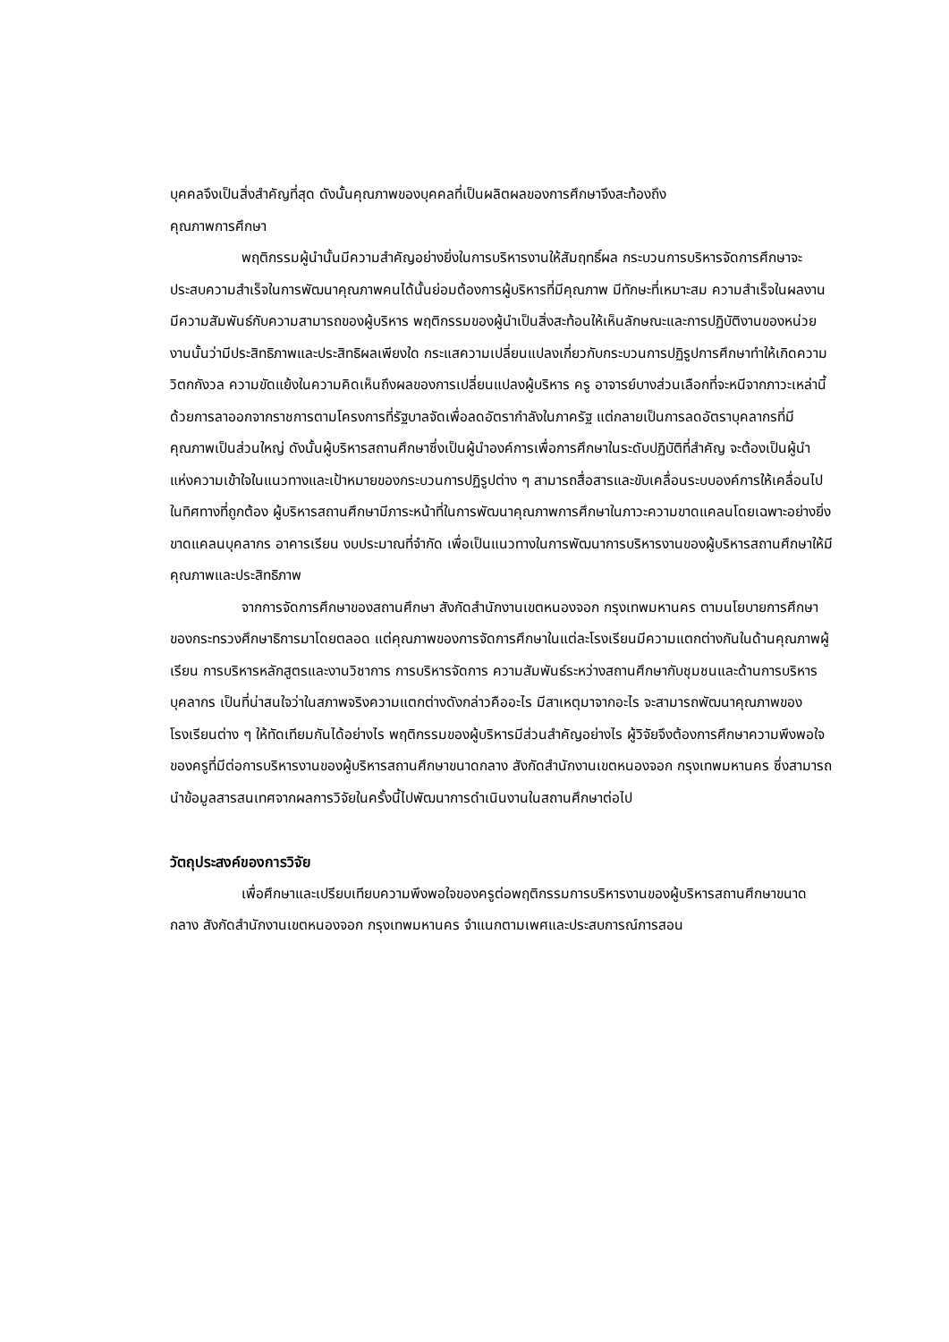บุคคลจึงเป็นสิ่งสำคัญที่สุด ดังนั้นคุณภาพของบุคคลที่เป็นผลิตผลของการศึกษาจึงสะท้องถึง
คุณภาพการศึกษา
พฤติกรรมผู้นำนั้นมีความสำคัญอย่างยิ่งในการบริหารงานให้สัมฤทธิ์ผล กระบวนการบริหารจัดการศึกษาจะประสบความสำเร็จในการพัฒนาคุณภาพคนได้นั้นย่อมต้องการผู้บริหารที่มีคุณภาพ มีทักษะที่เหมาะสม ความสำเร็จในผลงานมีความสัมพันธ์กับความสามารถของผู้บริหาร พฤติกรรมของผู้นำเป็นสิ่งสะท้อนให้เห็นลักษณะและการปฏิบัติงานของหน่วยงานนั้นว่ามีประสิทธิภาพและประสิทธิผลเพียงใด กระแสความเปลี่ยนแปลงเกี่ยวกับกระบวนการปฏิรูปการศึกษาทำให้เกิดความวิตกกังวล ความขัดแย้งในความคิดเห็นถึงผลของการเปลี่ยนแปลงผู้บริหาร ครู อาจารย์บางส่วนเลือกที่จะหนีจากภาวะเหล่านี้ด้วยการลาออกจากราชการตามโครงการที่รัฐบาลจัดเพื่อลดอัตรากำลังในภาครัฐ แต่กลายเป็นการลดอัตราบุคลากรที่มีคุณภาพเป็นส่วนใหญ่ ดังนั้นผู้บริหารสถานศึกษาซึ่งเป็นผู้นำองค์การเพื่อการศึกษาในระดับปฏิบัติที่สำคัญ จะต้องเป็นผู้นำแห่งความเข้าใจในแนวทางและเป้าหมายของกระบวนการปฏิรูปต่าง ๆ สามารถสื่อสารและขับเคลื่อนระบบองค์การให้เคลื่อนไปในทิศทางที่ถูกต้อง ผู้บริหารสถานศึกษามีภาระหน้าที่ในการพัฒนาคุณภาพการศึกษาในภาวะความขาดแคลนโดยเฉพาะอย่างยิ่งขาดแคลนบุคลากร อาคารเรียน งบประมาณที่จำกัด เพื่อเป็นแนวทางในการพัฒนาการบริหารงานของผู้บริหารสถานศึกษาให้มีคุณภาพและประสิทธิภาพ
จากการจัดการศึกษาของสถานศึกษา สังกัดสำนักงานเขตหนองจอก กรุงเทพมหานคร ตามนโยบายการศึกษาของกระทรวงศึกษาธิการมาโดยตลอด แต่คุณภาพของการจัดการศึกษาในแต่ละโรงเรียนมีความแตกต่างกันในด้านคุณภาพผู้เรียน การบริหารหลักสูตรและงานวิชาการ การบริหารจัดการ ความสัมพันธ์ระหว่างสถานศึกษากับชุมชนและด้านการบริหารบุคลากร เป็นที่น่าสนใจว่าในสภาพจริงความแตกต่างดังกล่าวคืออะไร มีสาเหตุมาจากอะไร จะสามารถพัฒนาคุณภาพของโรงเรียนต่าง ๆ ให้ทัดเทียมกันได้อย่างไร พฤติกรรมของผู้บริหารมีส่วนสำคัญอย่างไร ผู้วิจัยจึงต้องการศึกษาความพึงพอใจของครูที่มีต่อการบริหารงานของผู้บริหารสถานศึกษาขนาดกลาง สังกัดสำนักงานเขตหนองจอก กรุงเทพมหานคร ซึ่งสามารถนำข้อมูลสารสนเทศจากผลการวิจัยในครั้งนี้ไปพัฒนาการดำเนินงานในสถานศึกษาต่อไป
วัตถุประสงค์ของการวิจัย
เพื่อศึกษาและเปรียบเทียบความพึงพอใจของครูต่อพฤติกรรมการบริหารงานของผู้บริหารสถานศึกษาขนาดกลาง สังกัดสำนักงานเขตหนองจอก กรุงเทพมหานคร จำแนกตามเพศและประสบการณ์การสอน